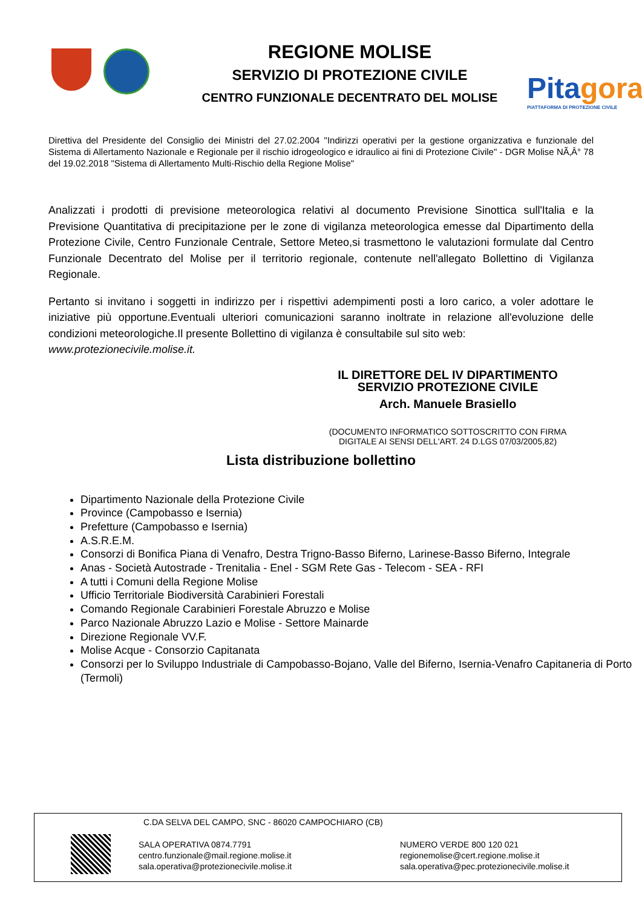REGIONE MOLISE
SERVIZIO DI PROTEZIONE CIVILE
CENTRO FUNZIONALE DECENTRATO DEL MOLISE
Pitagora
PIATTAFORMA DI PROTEZIONE CIVILE
Direttiva del Presidente del Consiglio dei Ministri del 27.02.2004 "Indirizzi operativi per la gestione organizzativa e funzionale del Sistema di Allertamento Nazionale e Regionale per il rischio idrogeologico e idraulico ai fini di Protezione Civile" - DGR Molise NÃ‚Â° 78 del 19.02.2018 "Sistema di Allertamento Multi-Rischio della Regione Molise"
Analizzati i prodotti di previsione meteorologica relativi al documento Previsione Sinottica sull'Italia e la Previsione Quantitativa di precipitazione per le zone di vigilanza meteorologica emesse dal Dipartimento della Protezione Civile, Centro Funzionale Centrale, Settore Meteo,si trasmettono le valutazioni formulate dal Centro Funzionale Decentrato del Molise per il territorio regionale, contenute nell'allegato Bollettino di Vigilanza Regionale.
Pertanto si invitano i soggetti in indirizzo per i rispettivi adempimenti posti a loro carico, a voler adottare le iniziative più opportune.Eventuali ulteriori comunicazioni saranno inoltrate in relazione all'evoluzione delle condizioni meteorologiche.Il presente Bollettino di vigilanza è consultabile sul sito web:
www.protezionecivile.molise.it.
IL DIRETTORE DEL IV DIPARTIMENTO
SERVIZIO PROTEZIONE CIVILE
Arch. Manuele Brasiello
(DOCUMENTO INFORMATICO SOTTOSCRITTO CON FIRMA DIGITALE AI SENSI DELL'ART. 24 D.LGS 07/03/2005,82)
Lista distribuzione bollettino
Dipartimento Nazionale della Protezione Civile
Province (Campobasso e Isernia)
Prefetture (Campobasso e Isernia)
A.S.R.E.M.
Consorzi di Bonifica Piana di Venafro, Destra Trigno-Basso Biferno, Larinese-Basso Biferno, Integrale
Anas - Società Autostrade - Trenitalia - Enel - SGM Rete Gas - Telecom - SEA - RFI
A tutti i Comuni della Regione Molise
Ufficio Territoriale Biodiversità Carabinieri Forestali
Comando Regionale Carabinieri Forestale Abruzzo e Molise
Parco Nazionale Abruzzo Lazio e Molise - Settore Mainarde
Direzione Regionale VV.F.
Molise Acque - Consorzio Capitanata
Consorzi per lo Sviluppo Industriale di Campobasso-Bojano, Valle del Biferno, Isernia-Venafro Capitaneria di Porto (Termoli)
C.DA SELVA DEL CAMPO, SNC - 86020 CAMPOCHIARO (CB)
SALA OPERATIVA 0874.7791
centro.funzionale@mail.regione.molise.it
sala.operativa@protezionecivile.molise.it
NUMERO VERDE 800 120 021
regionemolise@cert.regione.molise.it
sala.operativa@pec.protezionecivile.molise.it